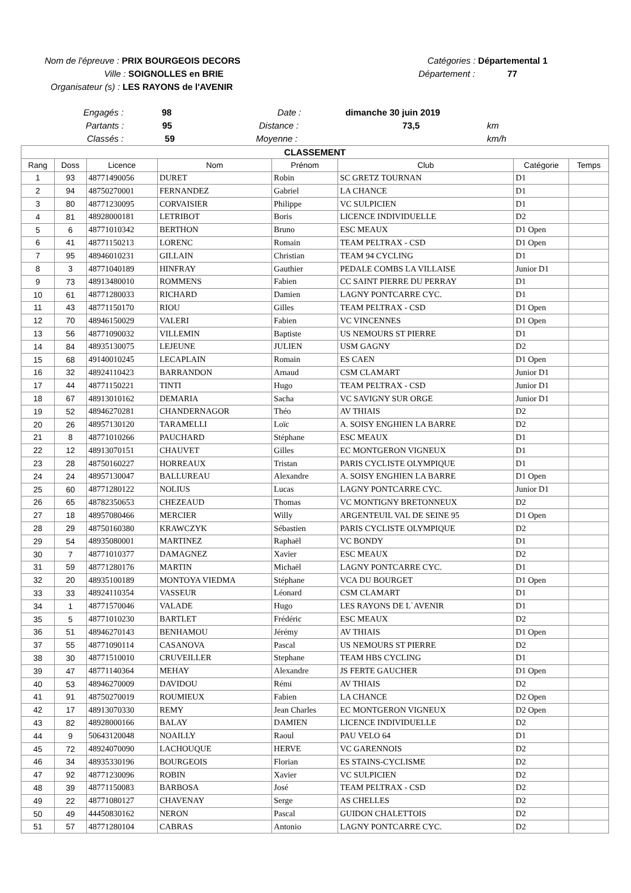Nom de l'épreuve : PRIX BOURGEOIS DECORS Catégories : Départemental 1
Ville : SOIGNOLLES en BRIE Département : 77
Organisateur (s) : LES RAYONS de l'AVENIR
Engagés : 98 Date : dimanche 30 juin 2019
Partants : 95 Distance : 73,5 km
Classés : 59 Moyenne : km/h
| CLASSEMENT | | | | | | | |
| Rang | Doss | Licence | Nom | Prénom | Club | Catégorie | Temps |
| 1 | 93 | 48771490056 | DURET | Robin | SC GRETZ TOURNAN | D1 | |
| 2 | 94 | 48750270001 | FERNANDEZ | Gabriel | LA CHANCE | D1 | |
| 3 | 80 | 48771230095 | CORVAISIER | Philippe | VC SULPICIEN | D1 | |
| 4 | 81 | 48928000181 | LETRIBOT | Boris | LICENCE INDIVIDUELLE | D2 | |
| 5 | 6 | 48771010342 | BERTHON | Bruno | ESC MEAUX | D1 Open | |
| 6 | 41 | 48771150213 | LORENC | Romain | TEAM PELTRAX - CSD | D1 Open | |
| 7 | 95 | 48946010231 | GILLAIN | Christian | TEAM 94 CYCLING | D1 | |
| 8 | 3 | 48771040189 | HINFRAY | Gauthier | PEDALE COMBS LA VILLAISE | Junior D1 | |
| 9 | 73 | 48913480010 | ROMMENS | Fabien | CC SAINT PIERRE DU PERRAY | D1 | |
| 10 | 61 | 48771280033 | RICHARD | Damien | LAGNY PONTCARRE CYC. | D1 | |
| 11 | 43 | 48771150170 | RIOU | Gilles | TEAM PELTRAX - CSD | D1 Open | |
| 12 | 70 | 48946150029 | VALERI | Fabien | VC VINCENNES | D1 Open | |
| 13 | 56 | 48771090032 | VILLEMIN | Baptiste | US NEMOURS ST PIERRE | D1 | |
| 14 | 84 | 48935130075 | LEJEUNE | JULIEN | USM GAGNY | D2 | |
| 15 | 68 | 49140010245 | LECAPLAIN | Romain | ES CAEN | D1 Open | |
| 16 | 32 | 48924110423 | BARRANDON | Arnaud | CSM CLAMART | Junior D1 | |
| 17 | 44 | 48771150221 | TINTI | Hugo | TEAM PELTRAX - CSD | Junior D1 | |
| 18 | 67 | 48913010162 | DEMARIA | Sacha | VC SAVIGNY SUR ORGE | Junior D1 | |
| 19 | 52 | 48946270281 | CHANDERNAGOR | Théo | AV THIAIS | D2 | |
| 20 | 26 | 48957130120 | TARAMELLI | Loïc | A. SOISY ENGHIEN LA BARRE | D2 | |
| 21 | 8 | 48771010266 | PAUCHARD | Stéphane | ESC MEAUX | D1 | |
| 22 | 12 | 48913070151 | CHAUVET | Gilles | EC MONTGERON VIGNEUX | D1 | |
| 23 | 28 | 48750160227 | HORREAUX | Tristan | PARIS CYCLISTE OLYMPIQUE | D1 | |
| 24 | 24 | 48957130047 | BALLUREAU | Alexandre | A. SOISY ENGHIEN LA BARRE | D1 Open | |
| 25 | 60 | 48771280122 | NOLIUS | Lucas | LAGNY PONTCARRE CYC. | Junior D1 | |
| 26 | 65 | 48782350653 | CHEZEAUD | Thomas | VC MONTIGNY BRETONNEUX | D2 | |
| 27 | 18 | 48957080466 | MERCIER | Willy | ARGENTEUIL VAL DE SEINE 95 | D1 Open | |
| 28 | 29 | 48750160380 | KRAWCZYK | Sébastien | PARIS CYCLISTE OLYMPIQUE | D2 | |
| 29 | 54 | 48935080001 | MARTINEZ | Raphaël | VC BONDY | D1 | |
| 30 | 7 | 48771010377 | DAMAGNEZ | Xavier | ESC MEAUX | D2 | |
| 31 | 59 | 48771280176 | MARTIN | Michaël | LAGNY PONTCARRE CYC. | D1 | |
| 32 | 20 | 48935100189 | MONTOYA VIEDMA | Stéphane | VCA DU BOURGET | D1 Open | |
| 33 | 33 | 48924110354 | VASSEUR | Léonard | CSM CLAMART | D1 | |
| 34 | 1 | 48771570046 | VALADE | Hugo | LES RAYONS DE L`AVENIR | D1 | |
| 35 | 5 | 48771010230 | BARTLET | Frédéric | ESC MEAUX | D2 | |
| 36 | 51 | 48946270143 | BENHAMOU | Jérémy | AV THIAIS | D1 Open | |
| 37 | 55 | 48771090114 | CASANOVA | Pascal | US NEMOURS ST PIERRE | D2 | |
| 38 | 30 | 48771510010 | CRUVEILLER | Stephane | TEAM HBS CYCLING | D1 | |
| 39 | 47 | 48771140364 | MEHAY | Alexandre | JS FERTE GAUCHER | D1 Open | |
| 40 | 53 | 48946270009 | DAVIDOU | Rémi | AV THIAIS | D2 | |
| 41 | 91 | 48750270019 | ROUMIEUX | Fabien | LA CHANCE | D2 Open | |
| 42 | 17 | 48913070330 | REMY | Jean Charles | EC MONTGERON VIGNEUX | D2 Open | |
| 43 | 82 | 48928000166 | BALAY | DAMIEN | LICENCE INDIVIDUELLE | D2 | |
| 44 | 9 | 50643120048 | NOAILLY | Raoul | PAU VELO 64 | D1 | |
| 45 | 72 | 48924070090 | LACHOUQUE | HERVE | VC GARENNOIS | D2 | |
| 46 | 34 | 48935330196 | BOURGEOIS | Florian | ES STAINS-CYCLISME | D2 | |
| 47 | 92 | 48771230096 | ROBIN | Xavier | VC SULPICIEN | D2 | |
| 48 | 39 | 48771150083 | BARBOSA | José | TEAM PELTRAX - CSD | D2 | |
| 49 | 22 | 48771080127 | CHAVENAY | Serge | AS CHELLES | D2 | |
| 50 | 49 | 44450830162 | NERON | Pascal | GUIDON CHALETTOIS | D2 | |
| 51 | 57 | 48771280104 | CABRAS | Antonio | LAGNY PONTCARRE CYC. | D2 | |